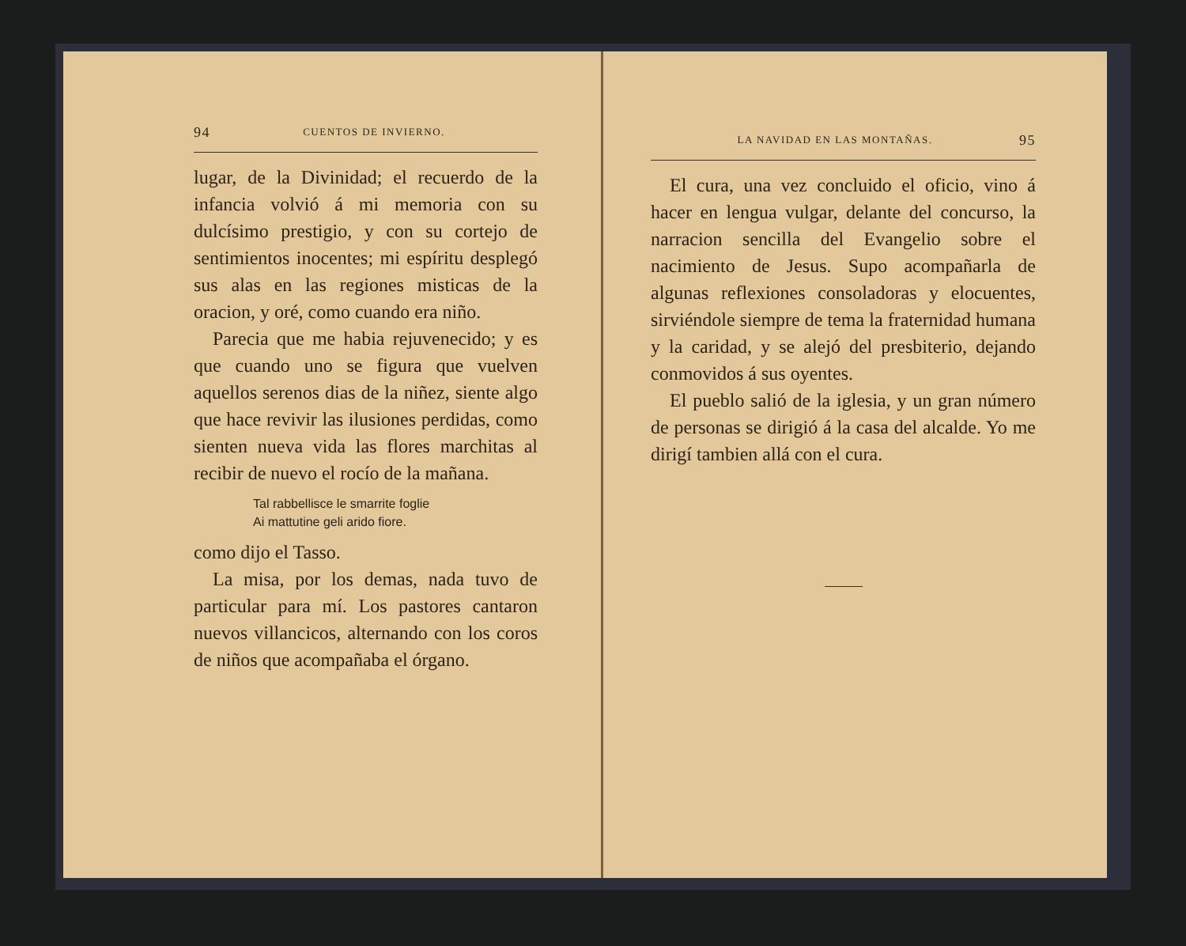94 CUENTOS DE INVIERNO.
lugar, de la Divinidad; el recuerdo de la infancia volvió á mi memoria con su dulcísimo prestigio, y con su cortejo de sentimientos inocentes; mi espíritu desplegó sus alas en las regiones misticas de la oracion, y oré, como cuando era niño.
Parecia que me habia rejuvenecido; y es que cuando uno se figura que vuelven aquellos serenos dias de la niñez, siente algo que hace revivir las ilusiones perdidas, como sienten nueva vida las flores marchitas al recibir de nuevo el rocío de la mañana.
Tal rabbellisce le smarrite foglie
Ai mattutine geli arido fiore.
como dijo el Tasso.
La misa, por los demas, nada tuvo de particular para mí. Los pastores cantaron nuevos villancicos, alternando con los coros de niños que acompañaba el órgano.
LA NAVIDAD EN LAS MONTAÑAS. 95
El cura, una vez concluido el oficio, vino á hacer en lengua vulgar, delante del concurso, la narracion sencilla del Evangelio sobre el nacimiento de Jesus. Supo acompañarla de algunas reflexiones consoladoras y elocuentes, sirviéndole siempre de tema la fraternidad humana y la caridad, y se alejó del presbiterio, dejando conmovidos á sus oyentes.
El pueblo salió de la iglesia, y un gran número de personas se dirigió á la casa del alcalde. Yo me dirigí tambien allá con el cura.